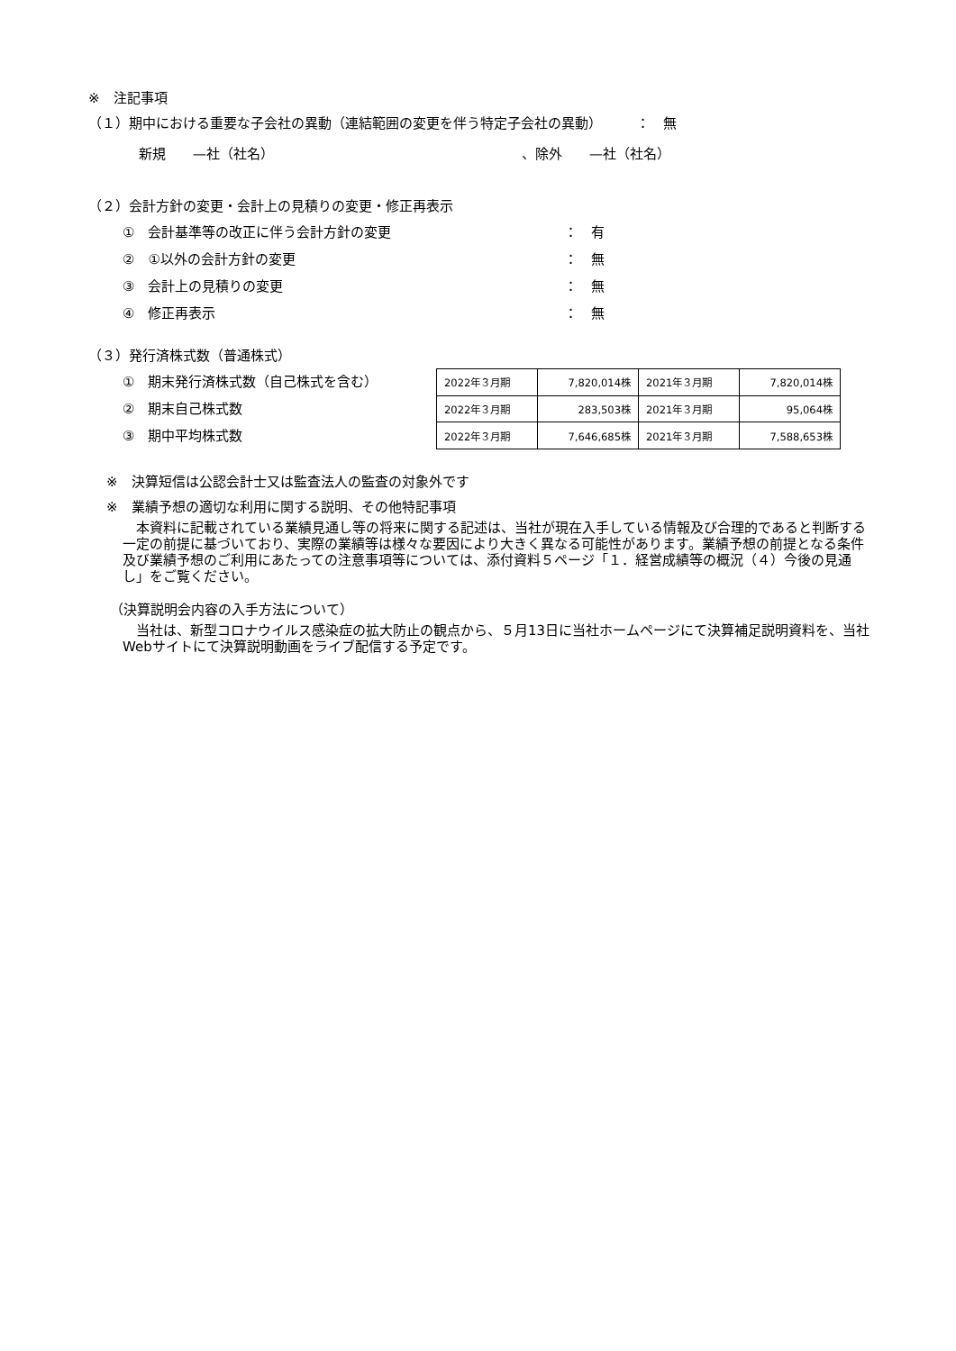※　注記事項
（１）期中における重要な子会社の異動（連結範囲の変更を伴う特定子会社の異動）　　　：　無
新規　　—社（社名）　　　、除外　　—社（社名）
（２）会計方針の変更・会計上の見積りの変更・修正再表示
①　会計基準等の改正に伴う会計方針の変更 ：　有
②　①以外の会計方針の変更 ：　無
③　会計上の見積りの変更 ：　無
④　修正再表示 ：　無
（３）発行済株式数（普通株式）
①　期末発行済株式数（自己株式を含む）
②　期末自己株式数
③　期中平均株式数
| 2022年３月期 | 7,820,014株 | 2021年３月期 | 7,820,014株 |
| 2022年３月期 | 283,503株 | 2021年３月期 | 95,064株 |
| 2022年３月期 | 7,646,685株 | 2021年３月期 | 7,588,653株 |
※　決算短信は公認会計士又は監査法人の監査の対象外です
※　業績予想の適切な利用に関する説明、その他特記事項
　本資料に記載されている業績見通し等の将来に関する記述は、当社が現在入手している情報及び合理的であると判断する一定の前提に基づいており、実際の業績等は様々な要因により大きく異なる可能性があります。業績予想の前提となる条件及び業績予想のご利用にあたっての注意事項等については、添付資料５ページ「１．経営成績等の概況（４）今後の見通し」をご覧ください。
（決算説明会内容の入手方法について）
　当社は、新型コロナウイルス感染症の拡大防止の観点から、５月13日に当社ホームページにて決算補足説明資料を、当社Webサイトにて決算説明動画をライブ配信する予定です。